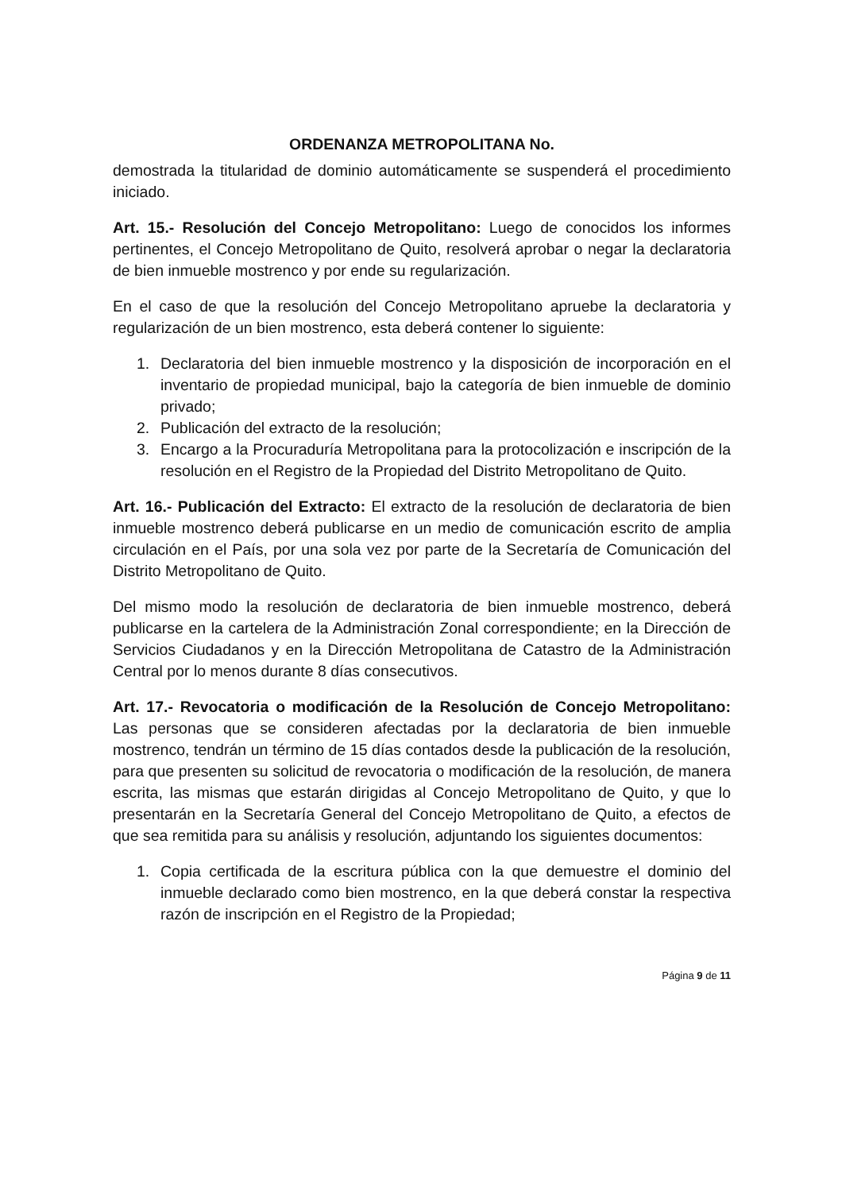ORDENANZA METROPOLITANA No.
demostrada la titularidad de dominio automáticamente se suspenderá el procedimiento iniciado.
Art. 15.- Resolución del Concejo Metropolitano: Luego de conocidos los informes pertinentes, el Concejo Metropolitano de Quito, resolverá aprobar o negar la declaratoria de bien inmueble mostrenco y por ende su regularización.
En el caso de que la resolución del Concejo Metropolitano apruebe la declaratoria y regularización de un bien mostrenco, esta deberá contener lo siguiente:
1. Declaratoria del bien inmueble mostrenco y la disposición de incorporación en el inventario de propiedad municipal, bajo la categoría de bien inmueble de dominio privado;
2. Publicación del extracto de la resolución;
3. Encargo a la Procuraduría Metropolitana para la protocolización e inscripción de la resolución en el Registro de la Propiedad del Distrito Metropolitano de Quito.
Art. 16.- Publicación del Extracto: El extracto de la resolución de declaratoria de bien inmueble mostrenco deberá publicarse en un medio de comunicación escrito de amplia circulación en el País, por una sola vez por parte de la Secretaría de Comunicación del Distrito Metropolitano de Quito.
Del mismo modo la resolución de declaratoria de bien inmueble mostrenco, deberá publicarse en la cartelera de la Administración Zonal correspondiente; en la Dirección de Servicios Ciudadanos y en la Dirección Metropolitana de Catastro de la Administración Central por lo menos durante 8 días consecutivos.
Art. 17.- Revocatoria o modificación de la Resolución de Concejo Metropolitano: Las personas que se consideren afectadas por la declaratoria de bien inmueble mostrenco, tendrán un término de 15 días contados desde la publicación de la resolución, para que presenten su solicitud de revocatoria o modificación de la resolución, de manera escrita, las mismas que estarán dirigidas al Concejo Metropolitano de Quito, y que lo presentarán en la Secretaría General del Concejo Metropolitano de Quito, a efectos de que sea remitida para su análisis y resolución, adjuntando los siguientes documentos:
1. Copia certificada de la escritura pública con la que demuestre el dominio del inmueble declarado como bien mostrenco, en la que deberá constar la respectiva razón de inscripción en el Registro de la Propiedad;
Página 9 de 11